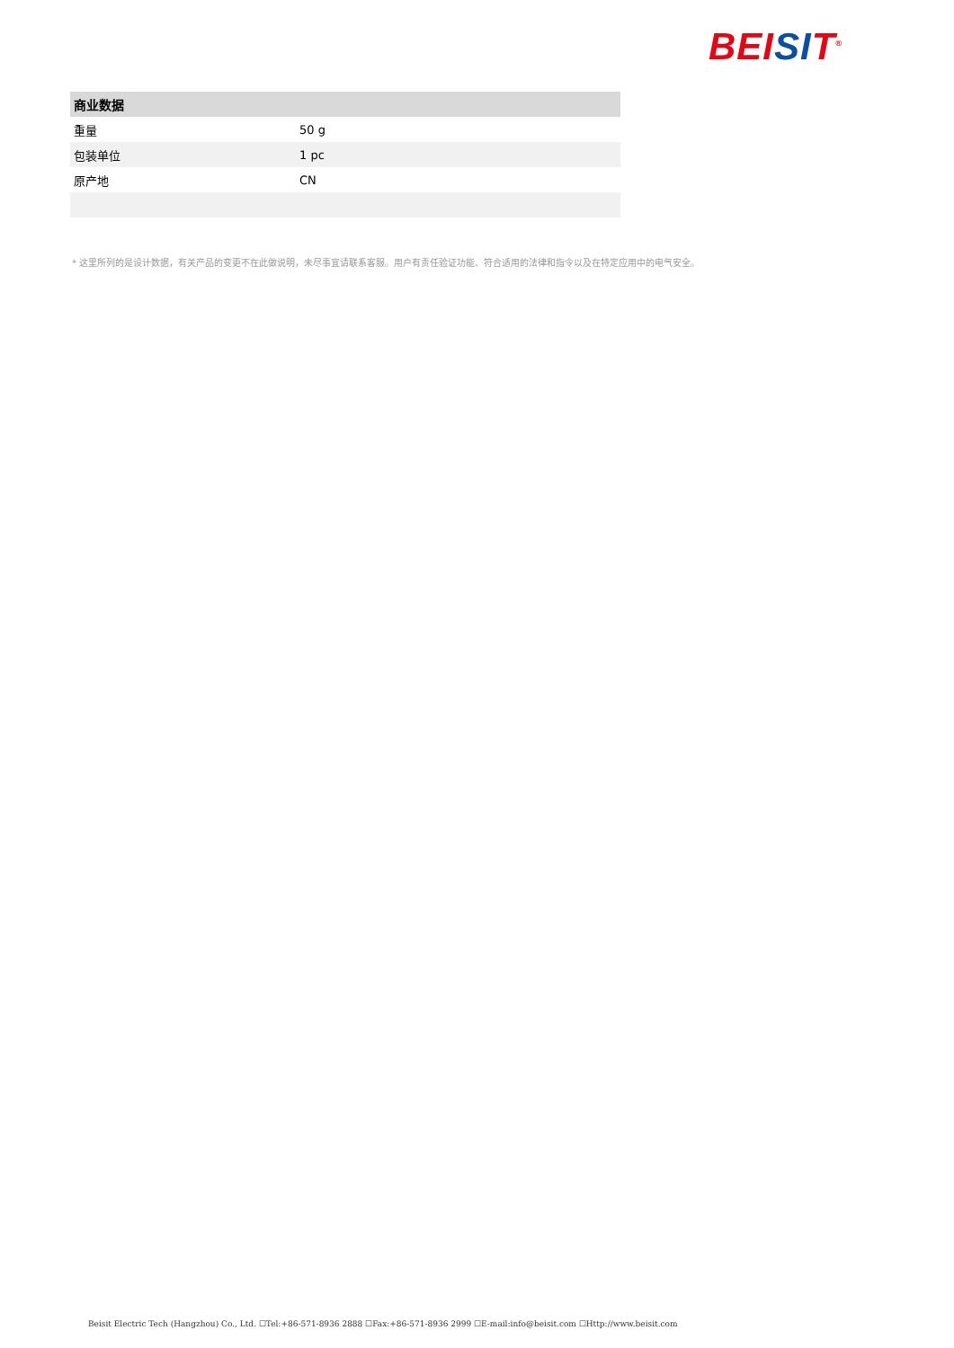BEI SI T<sup>®</sup>
| 商业数据 | |
| --- | --- |
| 重量 | 50 g |
| 包装单位 | 1 pc |
| 原产地 | CN |
* 这里所列的是设计数据，有关产品的变更不在此做说明，未尽事宜请联系客服。用户有责任验证功能、符合适用的法律和指令以及在特定应用中的电气安全。
Beisit Electric Tech (Hangzhou) Co., Ltd. ☐Tel:+86-571-8936 2888 ☐Fax:+86-571-8936 2999 ☐E-mail:info@beisit.com ☐Http://www.beisit.com